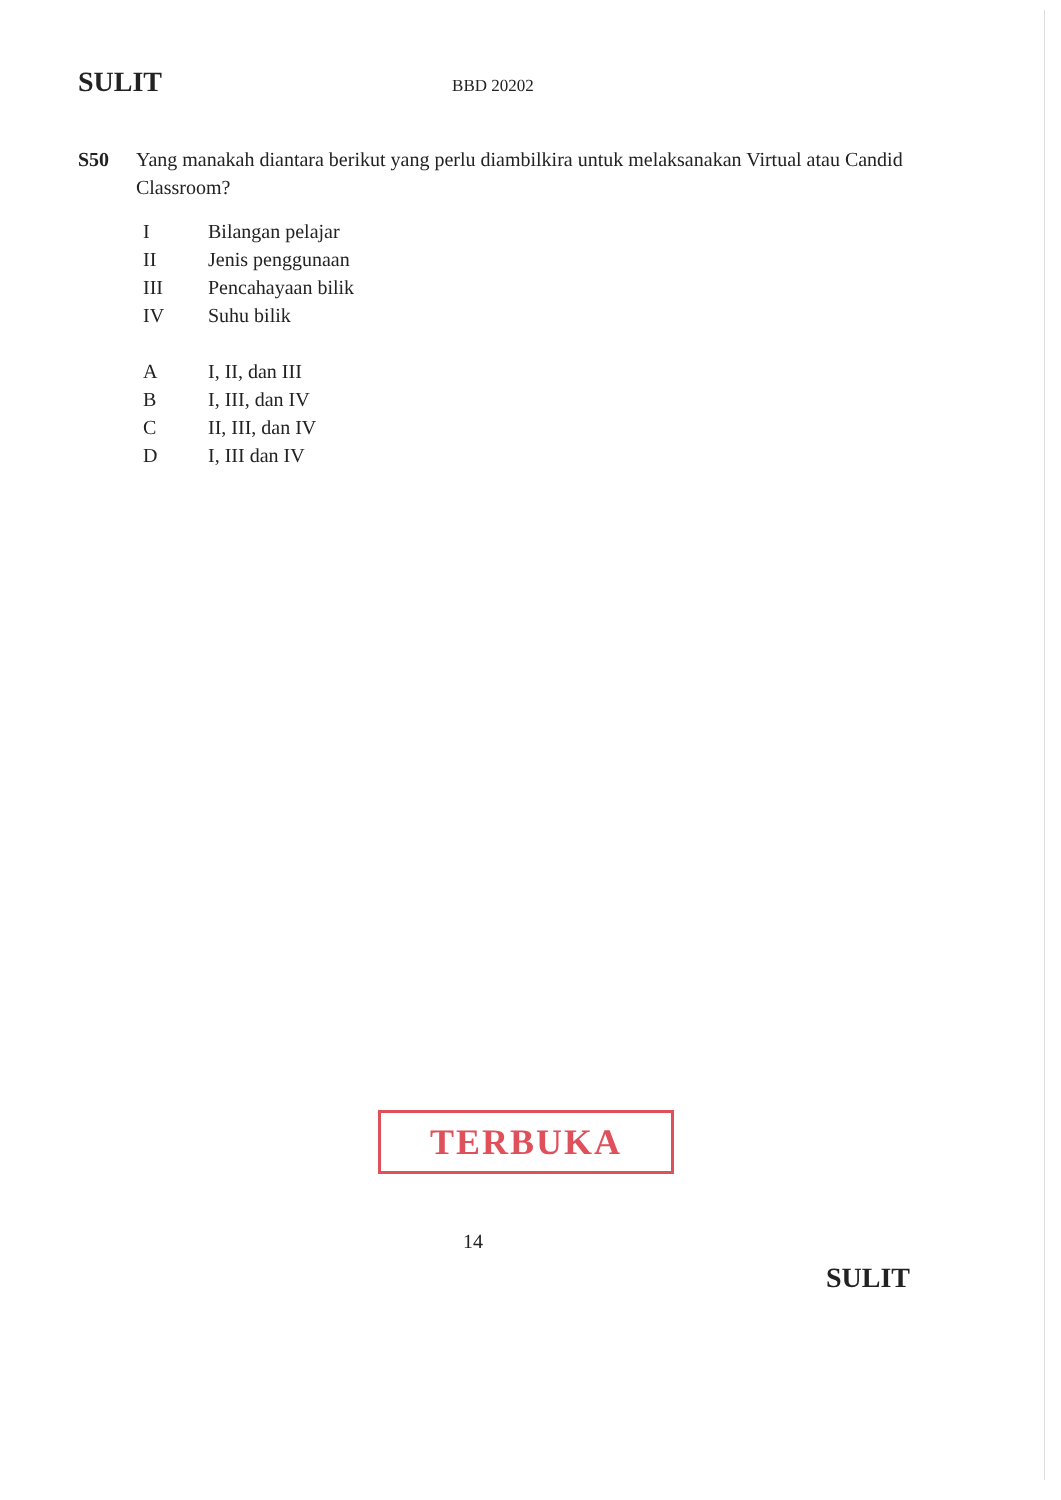SULIT
BBD 20202
S50 Yang manakah diantara berikut yang perlu diambilkira untuk melaksanakan Virtual atau Candid Classroom?
I Bilangan pelajar
II Jenis penggunaan
III Pencahayaan bilik
IV Suhu bilik
A I, II, dan III
B I, III, dan IV
C II, III, dan IV
D I, III dan IV
TERBUKA
14
SULIT